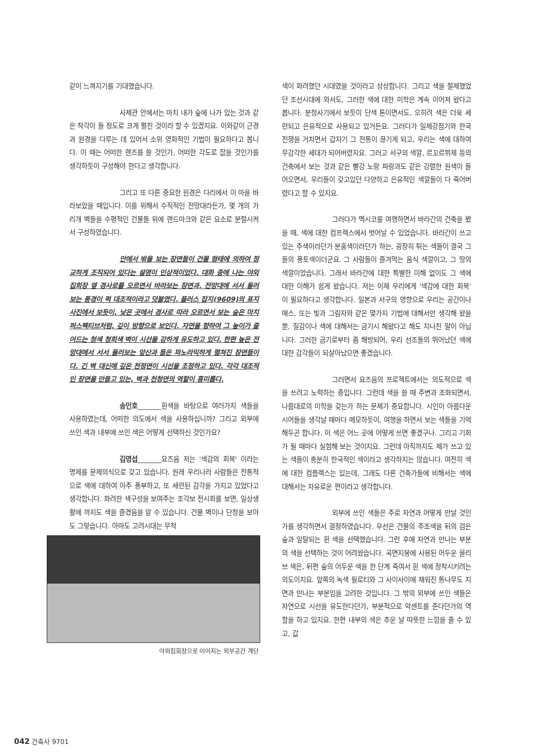같이 느껴지기를 기대했습니다.
사제관 안에서는 마치 내가 숲에 나가 있는 것과 같은 착각이 들 정도로 크게 펼친 것이라 할 수 있겠지요. 이와같이 근경과 원경을 다루는 데 있어서 소위 영화적인 기법이 필요하다고 봅니다. 이 때는 어떠한 렌즈를 쓸 것인가, 어떠한 각도로 잡을 것인가를 생각하듯이 구성해야 한다고 생각합니다.
그리고 또 다른 중요한 원경은 다리에서 이 마을 바라보았을 때입니다. 이를 위해서 수직적인 전망대라든가, 몇 개의 가리개 벽들을 수평적인 건물들 위에 랜드마크와 같은 요소로 분절시켜서 구성하였습니다.
안에서 밖을 보는 장면들이 건물 형태에 의하여 정교하게 조직되어 있다는 설명이 인상적이었다. 대화 중에 나는 야외집회장 옆 경사로를 오르면서 바라보는 장면과, 전망대에 서서 둘러보는 풍경이 퍽 대조적이라고 덧붙였다. 플러스 잡지(9609)의 표지사진에서 보듯이, 낮은 곳에서 경사로 따라 오르면서 보는 숲은 마치 퍼스펙티브처럼, 깊이 방향으로 보인다. 자연을 향하여 그 높이가 줄어드는 청색 청회색 벽이 시선을 강하게 유도하고 있다. 한편 높은 전망대에서 서서 둘러보는 앞산과 들은 파노라믹하게 펼쳐진 장면들이다. 긴 벽 대신에 깊은 천정면이 시선을 조정하고 있다. 각각 대조적인 장면을 만들고 있는, 벽과 천청면의 역할이 흥미롭다.
송인호_______흰색을 바탕으로 여러가지 색들을 사용하였는데, 어떠한 의도에서 색을 사용하십니까? 그리고 외부에 쓰인 색과 내부에 쓰인 색은 어떻게 선택하신 것인가요?
김영섭_______요즈음 저는 '색감의 회복' 이라는 명제를 문제의식으로 갖고 있습니다. 원래 우리나라 사람들은 전통적으로 색에 대하여 아주 풍부하고, 또 세련된 감각을 가지고 있었다고 생각합니다. 화려한 색구성을 보여주는 조각보 전시회를 보면, 일상생활에 까지도 색을 즐겼음을 알 수 있습니다. 건물 벽이나 단청을 보아도 그렇습니다. 아마도 고려시대는 무척
야외집회장으로 이어지는 외부공간 계단
색이 화려했던 시대였을 것이라고 상상합니다. 그리고 색을 절제했었던 조선시대에 와서도, 그러한 색에 대한 미학은 계속 이어져 왔다고 봅니다. 분청사기에서 보듯이 단색 톤이면서도, 오히려 색은 더욱 세련되고 은유적으로 사용되고 있거든요. 그러다가 일제강점기와 한국전쟁을 거치면서 갑자기 그 전통이 끊기게 되고, 우리는 색에 대하여 무감각한 세대가 되어버렸지요. 그러고 서구의 색깔, 르꼬르뷔제 등의 건축에서 보는 것과 같은 빨강 노랑 파랑과도 같은 강렬한 원색이 들어오면서, 우리들이 갖고있던 다양하고 은유적인 색깔들이 다 죽어버렸다고 할 수 있지요.
그러다가 멕시코를 여행하면서 바라간의 건축을 봤을 때, 색에 대한 컴프렉스에서 벗어날 수 있었습니다. 바라간이 쓰고있는 주색이라던가 분홍색이라던가 하는, 굉장히 튀는 색들이 결국 그들의 풍토색이더군요. 그 사람들이 즐겨먹는 음식 색깔이고, 그 땅의 색깔이었습니다. 그래서 바라간에 대한 특별한 이해 없이도 그 색에 대한 이해가 쉽게 왔습니다. 저는 이제 우리에게 '색감에 대한 회복' 이 필요하다고 생각합니다. 일본과 서구의 영향으로 우리는 공간이나 매스, 또는 빛과 그림자와 같은 몇가지 기법에 대해서만 생각해 왔을 뿐, 질감이나 색에 대해서는 금기시 해왔다고 해도 지나친 말이 아닙니다. 그러한 금기로부터 좀 해방되어, 우리 선조들의 뛰어났던 색에 대한 감각들이 되살아났으면 좋겠습니다.
그러면서 요즈음의 프로젝트에서는 의도적으로 색을 쓰려고 노력하는 중입니다. 그런데 색을 쓸 때 주변과 조화되면서, 나름대로의 미학을 갖는가 하는 문제가 중요합니다. 시인이 아름다운 시어들을 생각날 때마다 메모하듯이, 여행을 하면서 보는 색들을 기억해두곤 합니다. 이 색은 어느 곳에 어떻게 쓰면 좋겠구나. 그리고 기회가 될 때마다 실험해 보는 것이지요. 그런데 아직까지도 제가 쓰고 있는 색들이 충분히 한국적인 색이라고 생각하지는 않습니다. 여전히 색에 대한 컴플렉스는 있는데, 그래도 다른 건축가들에 비해서는 색에 대해서는 자유로운 편이라고 생각합니다.
외부에 쓰인 색들은 주로 자연과 어떻게 만날 것인가를 생각하면서 결정하였습니다. 우선은 건물의 주조색을 뒤의 검은 숲과 일탈되는 흰 색을 선택했습니다. 그런 후에 자연과 만나는 부분의 색을 선택하는 것이 어려웠습니다. 곡면지붕에 사용된 어두운 올리브 색은, 뒤편 숲의 어두운 색을 한 단계 죽여서 흰 색에 정착시키려는 의도이지요. 앞쪽의 녹색 필로티와 그 사이사이에 채워진 통나무도 지면과 만나는 부분임을 고려한 것입니다. 그 밖의 외부에 쓰인 색들은 자연으로 시선을 유도한다던가, 부분적으로 악센트를 준다던가의 역할을 하고 있지요. 한편 내부의 색은 추운 날 따뜻한 느낌을 줄 수 있고, 값
042 건축사 9701